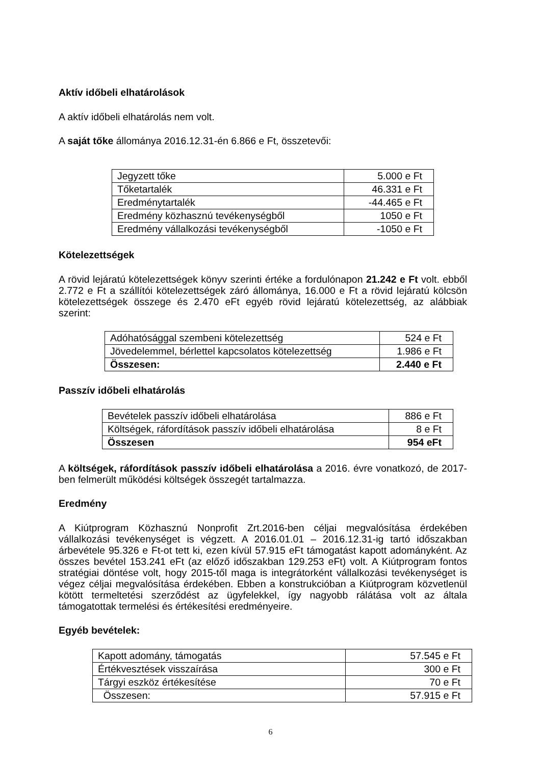Aktív időbeli elhatárolások
A aktív időbeli elhatárolás nem volt.
A saját tőke állománya 2016.12.31-én 6.866 e Ft, összetevői:
| Jegyzett tőke | 5.000 e Ft |
| Tőketartalék | 46.331 e Ft |
| Eredménytartalék | -44.465 e Ft |
| Eredmény közhasznú tevékenységből | 1050 e Ft |
| Eredmény vállalkozási tevékenységből | -1050 e Ft |
Kötelezettségek
A rövid lejáratú kötelezettségek könyv szerinti értéke a fordulónapon 21.242 e Ft volt. ebből 2.772 e Ft a szállítói kötelezettségek záró állománya, 16.000 e Ft a rövid lejáratú kölcsön kötelezettségek összege és 2.470 eFt egyéb rövid lejáratú kötelezettség, az alábbiak szerint:
| Adóhatósággal szembeni kötelezettség | 524 e Ft |
| Jövedelemmel, bérlettel kapcsolatos kötelezettség | 1.986 e Ft |
| Összesen: | 2.440 e Ft |
Passzív időbeli elhatárolás
| Bevételek passzív időbeli elhatárolása | 886 e Ft |
| Költségek, ráfordítások passzív időbeli elhatárolása | 8 e Ft |
| Összesen | 954 eFt |
A költségek, ráfordítások passzív időbeli elhatárolása a 2016. évre vonatkozó, de 2017-ben felmerült működési költségek összegét tartalmazza.
Eredmény
A Kiútprogram Közhasznú Nonprofit Zrt.2016-ben céljai megvalósítása érdekében vállalkozási tevékenységet is végzett. A 2016.01.01 – 2016.12.31-ig tartó időszakban árbevétele 95.326 e Ft-ot tett ki, ezen kívül 57.915 eFt támogatást kapott adományként. Az összes bevétel 153.241 eFt (az előző időszakban 129.253 eFt) volt. A Kiútprogram fontos stratégiai döntése volt, hogy 2015-től maga is integrátorként vállalkozási tevékenységet is végez céljai megvalósítása érdekében. Ebben a konstrukcióban a Kiútprogram közvetlenül kötött termeltetési szerződést az ügyfelekkel, így nagyobb rálátása volt az általa támogatottak termelési és értékesítési eredményeire.
Egyéb bevételek:
| Kapott adomány, támogatás | 57.545 e Ft |
| Értékvesztések visszaírása | 300 e Ft |
| Tárgyi eszköz értékesítése | 70 e Ft |
| Összesen: | 57.915 e Ft |
6